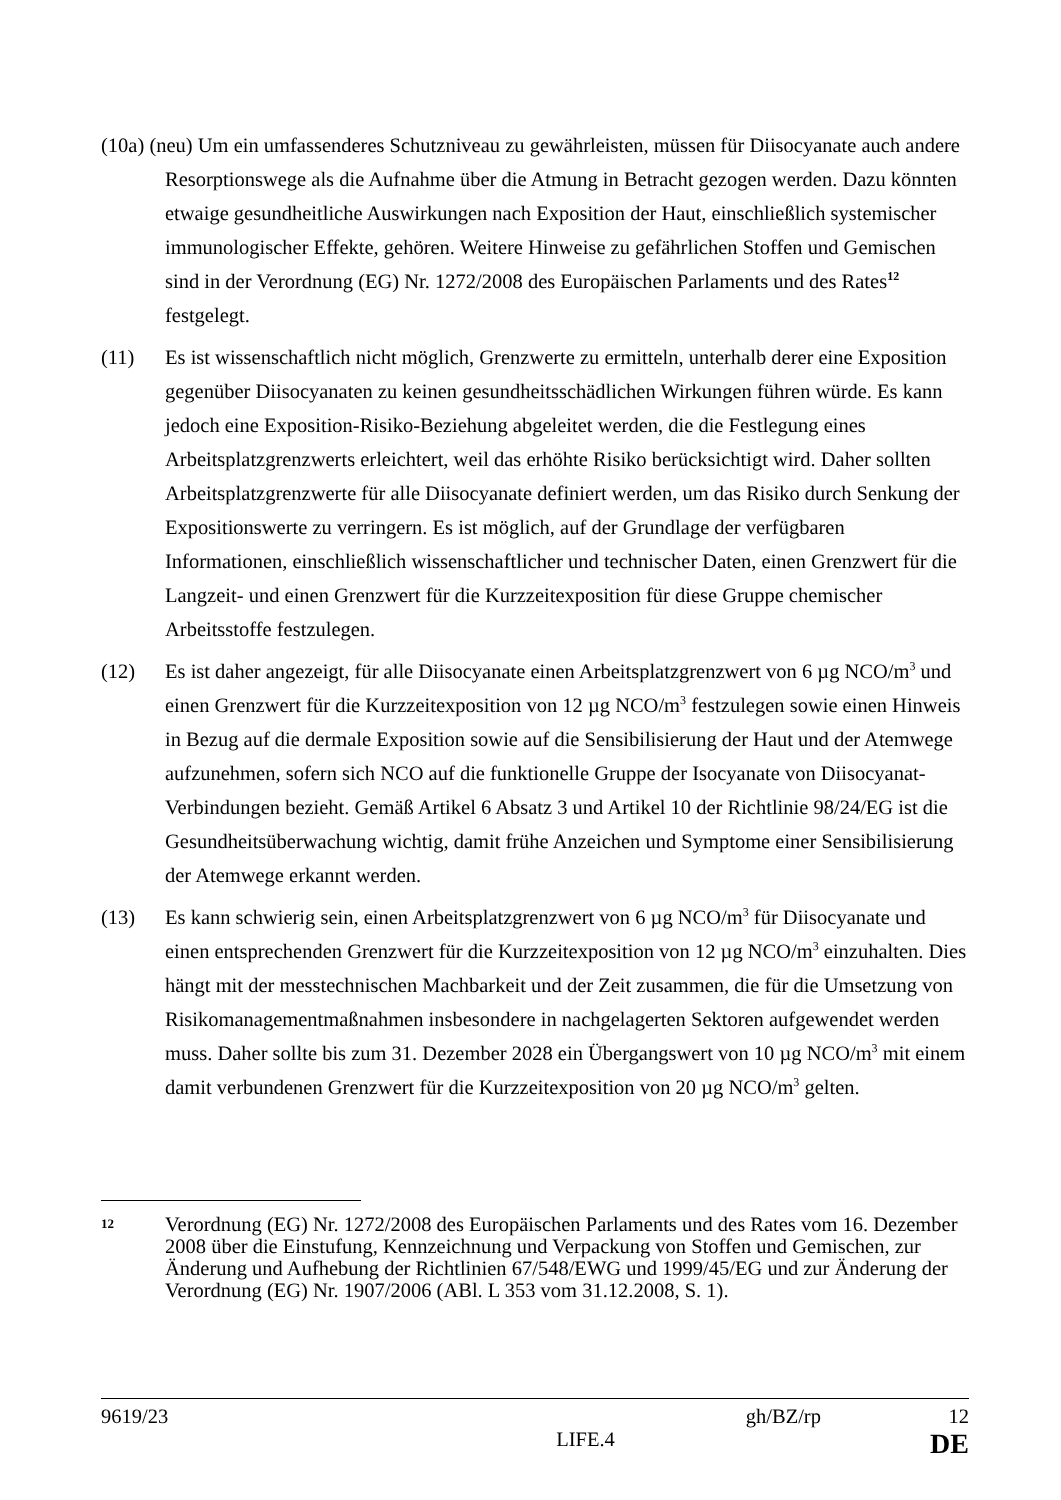(10a) (neu) Um ein umfassenderes Schutzniveau zu gewährleisten, müssen für Diisocyanate auch andere Resorptionswege als die Aufnahme über die Atmung in Betracht gezogen werden. Dazu könnten etwaige gesundheitliche Auswirkungen nach Exposition der Haut, einschließlich systemischer immunologischer Effekte, gehören. Weitere Hinweise zu gefährlichen Stoffen und Gemischen sind in der Verordnung (EG) Nr. 1272/2008 des Europäischen Parlaments und des Rates<sup>12</sup> festgelegt.
(11) Es ist wissenschaftlich nicht möglich, Grenzwerte zu ermitteln, unterhalb derer eine Exposition gegenüber Diisocyanaten zu keinen gesundheitsschädlichen Wirkungen führen würde. Es kann jedoch eine Exposition-Risiko-Beziehung abgeleitet werden, die die Festlegung eines Arbeitsplatzgrenzwerts erleichtert, weil das erhöhte Risiko berücksichtigt wird. Daher sollten Arbeitsplatzgrenzwerte für alle Diisocyanate definiert werden, um das Risiko durch Senkung der Expositionswerte zu verringern. Es ist möglich, auf der Grundlage der verfügbaren Informationen, einschließlich wissenschaftlicher und technischer Daten, einen Grenzwert für die Langzeit- und einen Grenzwert für die Kurzzeitexposition für diese Gruppe chemischer Arbeitsstoffe festzulegen.
(12) Es ist daher angezeigt, für alle Diisocyanate einen Arbeitsplatzgrenzwert von 6 µg NCO/m<sup>3</sup> und einen Grenzwert für die Kurzzeitexposition von 12 µg NCO/m<sup>3</sup> festzulegen sowie einen Hinweis in Bezug auf die dermale Exposition sowie auf die Sensibilisierung der Haut und der Atemwege aufzunehmen, sofern sich NCO auf die funktionelle Gruppe der Isocyanate von Diisocyanat-Verbindungen bezieht. Gemäß Artikel 6 Absatz 3 und Artikel 10 der Richtlinie 98/24/EG ist die Gesundheitsüberwachung wichtig, damit frühe Anzeichen und Symptome einer Sensibilisierung der Atemwege erkannt werden.
(13) Es kann schwierig sein, einen Arbeitsplatzgrenzwert von 6 µg NCO/m<sup>3</sup> für Diisocyanate und einen entsprechenden Grenzwert für die Kurzzeitexposition von 12 µg NCO/m<sup>3</sup> einzuhalten. Dies hängt mit der messtechnischen Machbarkeit und der Zeit zusammen, die für die Umsetzung von Risikomanagementmaßnahmen insbesondere in nachgelagerten Sektoren aufgewendet werden muss. Daher sollte bis zum 31. Dezember 2028 ein Übergangswert von 10 µg NCO/m<sup>3</sup> mit einem damit verbundenen Grenzwert für die Kurzzeitexposition von 20 µg NCO/m<sup>3</sup> gelten.
12
Verordnung (EG) Nr. 1272/2008 des Europäischen Parlaments und des Rates vom 16. Dezember 2008 über die Einstufung, Kennzeichnung und Verpackung von Stoffen und Gemischen, zur Änderung und Aufhebung der Richtlinien 67/548/EWG und 1999/45/EG und zur Änderung der Verordnung (EG) Nr. 1907/2006 (ABl. L 353 vom 31.12.2008, S. 1).
9619/23 gh/BZ/rp 12
LIFE.4 DE